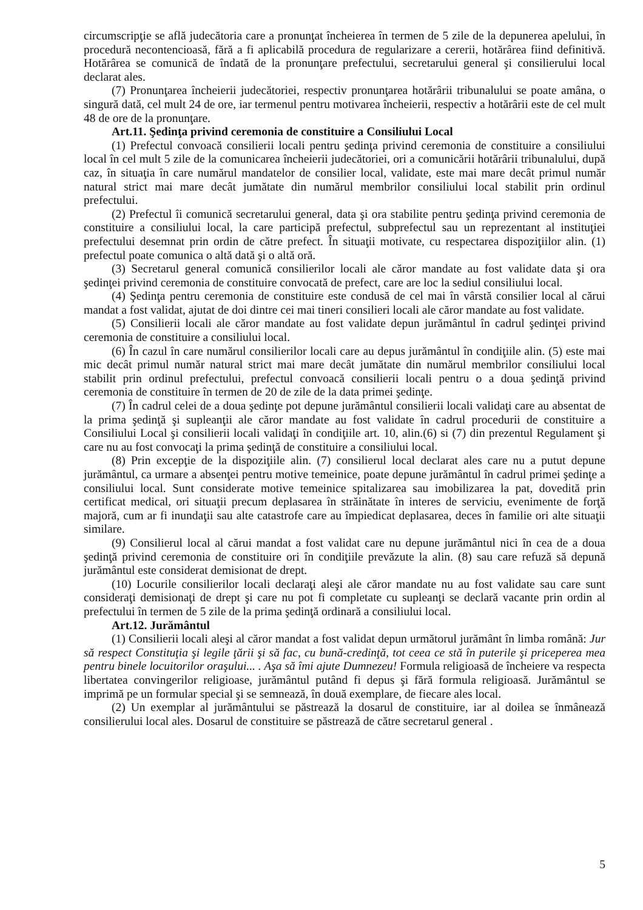circumscripţie se află judecătoria care a pronunţat încheierea în termen de 5 zile de la depunerea apelului, în procedură necontencioasă, fără a fi aplicabilă procedura de regularizare a cererii, hotărârea fiind definitivă. Hotărârea se comunică de îndată de la pronunţare prefectului, secretarului general şi consilierului local declarat ales.
(7) Pronunţarea încheierii judecătoriei, respectiv pronunţarea hotărârii tribunalului se poate amâna, o singură dată, cel mult 24 de ore, iar termenul pentru motivarea încheierii, respectiv a hotărârii este de cel mult 48 de ore de la pronunţare.
Art.11. Şedinţa privind ceremonia de constituire a Consiliului Local
(1) Prefectul convoacă consilierii locali pentru şedinţa privind ceremonia de constituire a consiliului local în cel mult 5 zile de la comunicarea încheierii judecătoriei, ori a comunicării hotărârii tribunalului, după caz, în situaţia în care numărul mandatelor de consilier local, validate, este mai mare decât primul număr natural strict mai mare decât jumătate din numărul membrilor consiliului local stabilit prin ordinul prefectului.
(2) Prefectul îi comunică secretarului general, data şi ora stabilite pentru şedinţa privind ceremonia de constituire a consiliului local, la care participă prefectul, subprefectul sau un reprezentant al instituţiei prefectului desemnat prin ordin de către prefect. În situaţii motivate, cu respectarea dispoziţiilor alin. (1) prefectul poate comunica o altă dată şi o altă oră.
(3) Secretarul general comunică consilierilor locali ale căror mandate au fost validate data şi ora şedinţei privind ceremonia de constituire convocată de prefect, care are loc la sediul consiliului local.
(4) Şedinţa pentru ceremonia de constituire este condusă de cel mai în vârstă consilier local al cărui mandat a fost validat, ajutat de doi dintre cei mai tineri consilieri locali ale căror mandate au fost validate.
(5) Consilierii locali ale căror mandate au fost validate depun jurământul în cadrul şedinţei privind ceremonia de constituire a consiliului local.
(6) În cazul în care numărul consilierilor locali care au depus jurământul în condiţiile alin. (5) este mai mic decât primul număr natural strict mai mare decât jumătate din numărul membrilor consiliului local stabilit prin ordinul prefectului, prefectul convoacă consilierii locali pentru o a doua şedinţă privind ceremonia de constituire în termen de 20 de zile de la data primei şedinţe.
(7) În cadrul celei de a doua şedinţe pot depune jurământul consilierii locali validaţi care au absentat de la prima şedinţă şi supleanţii ale căror mandate au fost validate în cadrul procedurii de constituire a Consiliului Local şi consilierii locali validaţi în condiţiile art. 10, alin.(6) si (7) din prezentul Regulament şi care nu au fost convocaţi la prima şedinţă de constituire a consiliului local.
(8) Prin excepţie de la dispoziţiile alin. (7) consilierul local declarat ales care nu a putut depune jurământul, ca urmare a absenţei pentru motive temeinice, poate depune jurământul în cadrul primei şedinţe a consiliului local. Sunt considerate motive temeinice spitalizarea sau imobilizarea la pat, dovedită prin certificat medical, ori situaţii precum deplasarea în străinătate în interes de serviciu, evenimente de forţă majoră, cum ar fi inundaţii sau alte catastrofe care au împiedicat deplasarea, deces în familie ori alte situaţii similare.
(9) Consilierul local al cărui mandat a fost validat care nu depune jurământul nici în cea de a doua şedinţă privind ceremonia de constituire ori în condiţiile prevăzute la alin. (8) sau care refuză să depună jurământul este considerat demisionat de drept.
(10) Locurile consilierilor locali declaraţi aleşi ale căror mandate nu au fost validate sau care sunt consideraţi demisionaţi de drept şi care nu pot fi completate cu supleanţi se declară vacante prin ordin al prefectului în termen de 5 zile de la prima şedinţă ordinară a consiliului local.
Art.12. Jurământul
(1) Consilierii locali aleşi al căror mandat a fost validat depun următorul jurământ în limba română: Jur să respect Constituţia şi legile ţării şi să fac, cu bună-credinţă, tot ceea ce stă în puterile şi priceperea mea pentru binele locuitorilor oraşului... . Aşa să îmi ajute Dumnezeu! Formula religioasă de încheiere va respecta libertatea convingerilor religioase, jurământul putând fi depus şi fără formula religioasă. Jurământul se imprimă pe un formular special şi se semnează, în două exemplare, de fiecare ales local.
(2) Un exemplar al jurământului se păstrează la dosarul de constituire, iar al doilea se înmânează consilierului local ales. Dosarul de constituire se păstrează de către secretarul general .
5